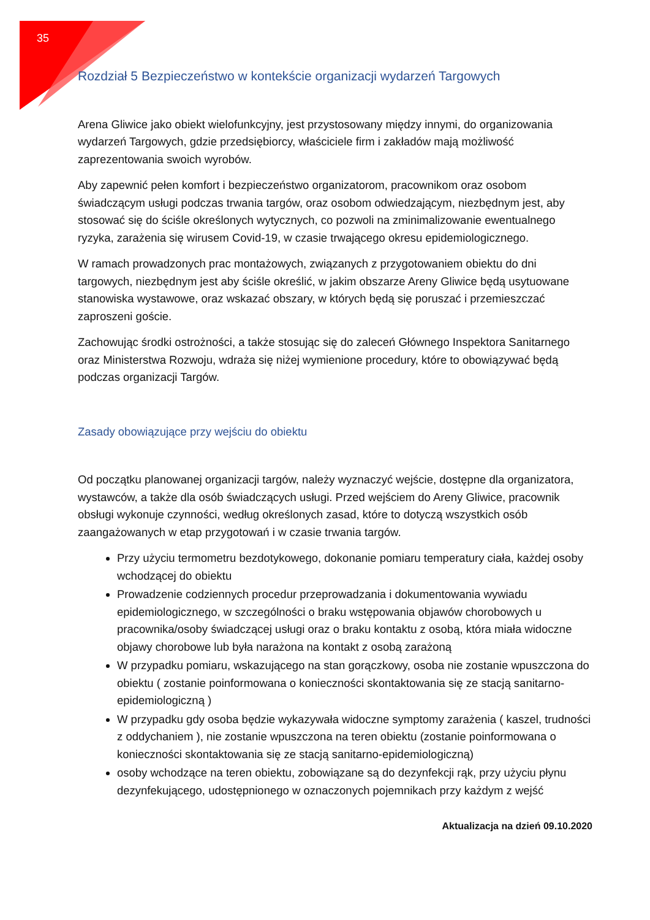35
Rozdział 5 Bezpieczeństwo w kontekście organizacji wydarzeń Targowych
Arena Gliwice jako obiekt wielofunkcyjny, jest przystosowany między innymi, do organizowania wydarzeń Targowych, gdzie przedsiębiorcy, właściciele firm i zakładów mają możliwość zaprezentowania swoich wyrobów.
Aby zapewnić pełen komfort i bezpieczeństwo organizatorom, pracownikom oraz osobom świadczącym usługi podczas trwania targów, oraz osobom odwiedzającym, niezbędnym jest, aby stosować się do ściśle określonych wytycznych, co pozwoli na zminimalizowanie ewentualnego ryzyka, zarażenia się wirusem Covid-19, w czasie trwającego okresu epidemiologicznego.
W ramach prowadzonych prac montażowych, związanych z przygotowaniem obiektu do dni targowych, niezbędnym jest aby ściśle określić, w jakim obszarze Areny Gliwice będą usytuowane stanowiska wystawowe, oraz wskazać obszary, w których będą się poruszać i przemieszczać zaproszeni goście.
Zachowując środki ostrożności, a także stosując się do zaleceń Głównego Inspektora Sanitarnego oraz Ministerstwa Rozwoju, wdraża się niżej wymienione procedury, które to obowiązywać będą podczas organizacji Targów.
Zasady obowiązujące przy wejściu do obiektu
Od początku planowanej organizacji targów, należy wyznaczyć wejście, dostępne dla organizatora, wystawców, a także dla osób świadczących usługi. Przed wejściem do Areny Gliwice, pracownik obsługi wykonuje czynności, według określonych zasad, które to dotyczą wszystkich osób zaangażowanych w etap przygotowań i w czasie trwania targów.
Przy użyciu termometru bezdotykowego, dokonanie pomiaru temperatury ciała, każdej osoby wchodzącej do obiektu
Prowadzenie codziennych procedur przeprowadzania i dokumentowania wywiadu epidemiologicznego, w szczególności o braku wstępowania objawów chorobowych u pracownika/osoby świadczącej usługi oraz o braku kontaktu z osobą, która miała widoczne objawy chorobowe lub była narażona na kontakt z osobą zarażoną
W przypadku pomiaru, wskazującego na stan gorączkowy, osoba nie zostanie wpuszczona do obiektu ( zostanie poinformowana o konieczności skontaktowania się ze stacją sanitarno-epidemiologiczną )
W przypadku gdy osoba będzie wykazywała widoczne symptomy zarażenia ( kaszel, trudności z oddychaniem ), nie zostanie wpuszczona na teren obiektu (zostanie poinformowana o konieczności skontaktowania się ze stacją sanitarno-epidemiologiczną)
osoby wchodzące na teren obiektu, zobowiązane są do dezynfekcji rąk, przy użyciu płynu dezynfekującego, udostępnionego w oznaczonych pojemnikach przy każdym z wejść
Aktualizacja na dzień 09.10.2020